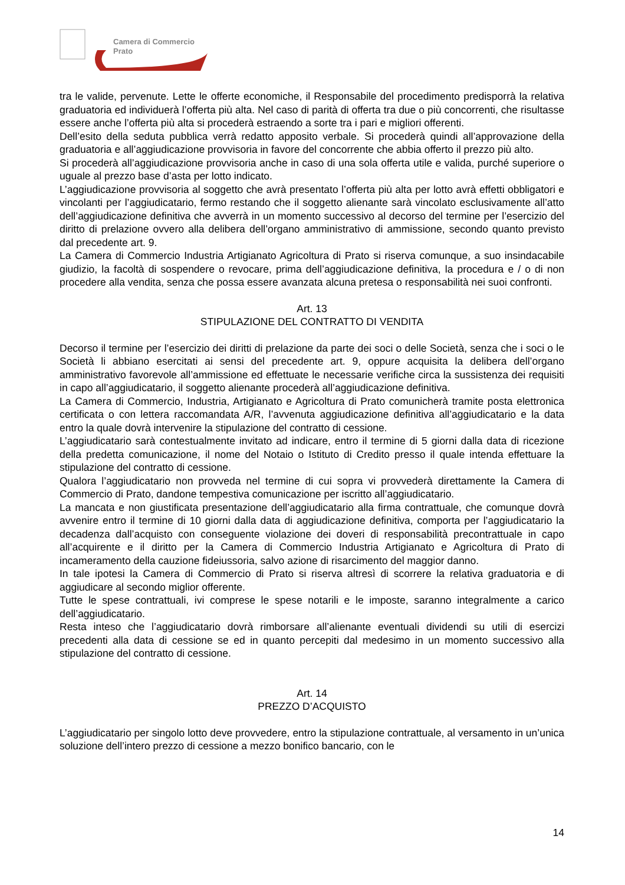Camera di Commercio
Prato
tra le valide, pervenute. Lette le offerte economiche, il Responsabile del procedimento predisporrà la relativa graduatoria ed individuerà l’offerta più alta. Nel caso di parità di offerta tra due o più concorrenti, che risultasse essere anche l’offerta più alta si procederà estraendo a sorte tra i pari e migliori offerenti.
Dell’esito della seduta pubblica verrà redatto apposito verbale. Si procederà quindi all’approvazione della graduatoria e all’aggiudicazione provvisoria in favore del concorrente che abbia offerto il prezzo più alto.
Si procederà all’aggiudicazione provvisoria anche in caso di una sola offerta utile e valida, purché superiore o uguale al prezzo base d’asta per lotto indicato.
L’aggiudicazione provvisoria al soggetto che avrà presentato l’offerta più alta per lotto avrà effetti obbligatori e vincolanti per l’aggiudicatario, fermo restando che il soggetto alienante sarà vincolato esclusivamente all’atto dell’aggiudicazione definitiva che avverrà in un momento successivo al decorso del termine per l’esercizio del diritto di prelazione ovvero alla delibera dell’organo amministrativo di ammissione, secondo quanto previsto dal precedente art. 9.
La Camera di Commercio Industria Artigianato Agricoltura di Prato si riserva comunque, a suo insindacabile giudizio, la facoltà di sospendere o revocare, prima dell’aggiudicazione definitiva, la procedura e / o di non procedere alla vendita, senza che possa essere avanzata alcuna pretesa o responsabilità nei suoi confronti.
Art. 13
STIPULAZIONE DEL CONTRATTO DI VENDITA
Decorso il termine per l’esercizio dei diritti di prelazione da parte dei soci o delle Società, senza che i soci o le Società li abbiano esercitati ai sensi del precedente art. 9, oppure acquisita la delibera dell’organo amministrativo favorevole all’ammissione ed effettuate le necessarie verifiche circa la sussistenza dei requisiti in capo all’aggiudicatario, il soggetto alienante procederà all’aggiudicazione definitiva.
La Camera di Commercio, Industria, Artigianato e Agricoltura di Prato comunicherà tramite posta elettronica certificata o con lettera raccomandata A/R, l’avvenuta aggiudicazione definitiva all’aggiudicatario e la data entro la quale dovrà intervenire la stipulazione del contratto di cessione.
L’aggiudicatario sarà contestualmente invitato ad indicare, entro il termine di 5 giorni dalla data di ricezione della predetta comunicazione, il nome del Notaio o Istituto di Credito presso il quale intenda effettuare la stipulazione del contratto di cessione.
Qualora l’aggiudicatario non provveda nel termine di cui sopra vi provvederà direttamente la Camera di Commercio di Prato, dandone tempestiva comunicazione per iscritto all’aggiudicatario.
La mancata e non giustificata presentazione dell’aggiudicatario alla firma contrattuale, che comunque dovrà avvenire entro il termine di 10 giorni dalla data di aggiudicazione definitiva, comporta per l’aggiudicatario la decadenza dall’acquisto con conseguente violazione dei doveri di responsabilità precontrattuale in capo all’acquirente e il diritto per la Camera di Commercio Industria Artigianato e Agricoltura di Prato di incameramento della cauzione fideiussoria, salvo azione di risarcimento del maggior danno.
In tale ipotesi la Camera di Commercio di Prato si riserva altresì di scorrere la relativa graduatoria e di aggiudicare al secondo miglior offerente.
Tutte le spese contrattuali, ivi comprese le spese notarili e le imposte, saranno integralmente a carico dell’aggiudicatario.
Resta inteso che l’aggiudicatario dovrà rimborsare all’alienante eventuali dividendi su utili di esercizi precedenti alla data di cessione se ed in quanto percepiti dal medesimo in un momento successivo alla stipulazione del contratto di cessione.
Art. 14
PREZZO D’ACQUISTO
L’aggiudicatario per singolo lotto deve provvedere, entro la stipulazione contrattuale, al versamento in un’unica soluzione dell’intero prezzo di cessione a mezzo bonifico bancario, con le
14